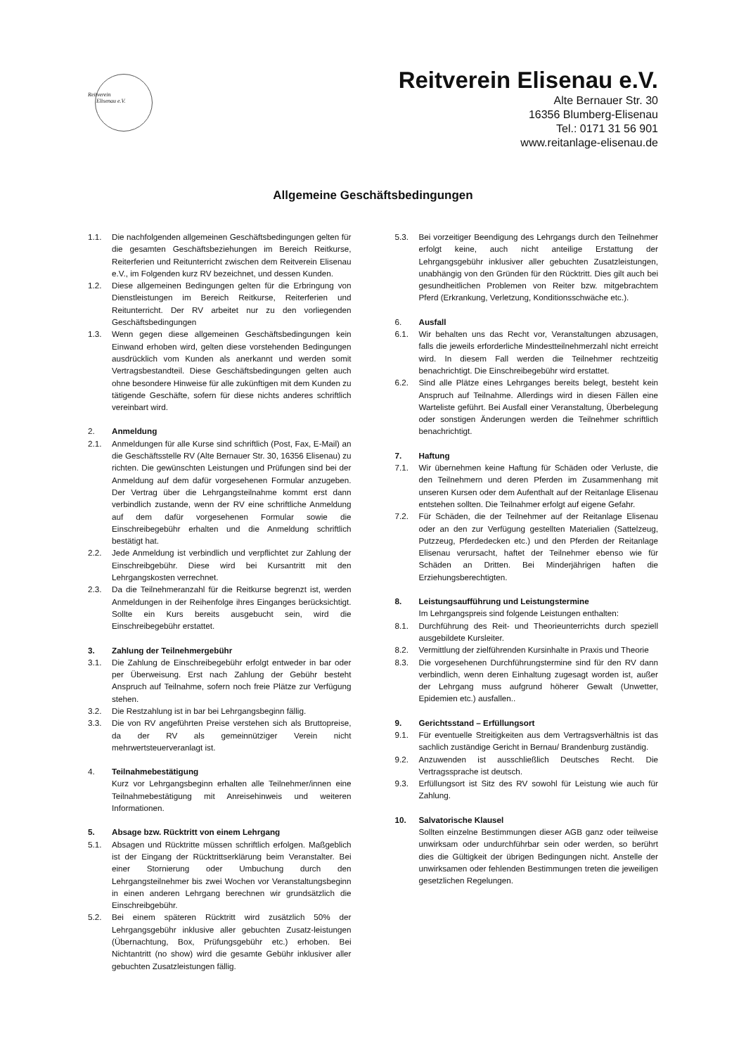Reitverein
Elisenau e.V.
Reitverein Elisenau e.V.
Alte Bernauer Str. 30
16356 Blumberg-Elisenau
Tel.: 0171 31 56 901
www.reitanlage-elisenau.de
Allgemeine Geschäftsbedingungen
1.1. Die nachfolgenden allgemeinen Geschäftsbedingungen gelten für die gesamten Geschäftsbeziehungen im Bereich Reitkurse, Reiterferien und Reitunterricht zwischen dem Reitverein Elisenau e.V., im Folgenden kurz RV bezeichnet, und dessen Kunden.
1.2. Diese allgemeinen Bedingungen gelten für die Erbringung von Dienstleistungen im Bereich Reitkurse, Reiterferien und Reitunterricht. Der RV arbeitet nur zu den vorliegenden Geschäftsbedingungen
1.3. Wenn gegen diese allgemeinen Geschäftsbedingungen kein Einwand erhoben wird, gelten diese vorstehenden Bedingungen ausdrücklich vom Kunden als anerkannt und werden somit Vertragsbestandteil. Diese Geschäftsbedingungen gelten auch ohne besondere Hinweise für alle zukünftigen mit dem Kunden zu tätigende Geschäfte, sofern für diese nichts anderes schriftlich vereinbart wird.
2. Anmeldung
2.1. Anmeldungen für alle Kurse sind schriftlich (Post, Fax, E-Mail) an die Geschäftsstelle RV (Alte Bernauer Str. 30, 16356 Elisenau) zu richten. Die gewünschten Leistungen und Prüfungen sind bei der Anmeldung auf dem dafür vorgesehenen Formular anzugeben. Der Vertrag über die Lehrgangsteilnahme kommt erst dann verbindlich zustande, wenn der RV eine schriftliche Anmeldung auf dem dafür vorgesehenen Formular sowie die Einschreibegebühr erhalten und die Anmeldung schriftlich bestätigt hat.
2.2. Jede Anmeldung ist verbindlich und verpflichtet zur Zahlung der Einschreibgebühr. Diese wird bei Kursantritt mit den Lehrgangskosten verrechnet.
2.3. Da die Teilnehmeranzahl für die Reitkurse begrenzt ist, werden Anmeldungen in der Reihenfolge ihres Einganges berücksichtigt. Sollte ein Kurs bereits ausgebucht sein, wird die Einschreibegebühr erstattet.
3. Zahlung der Teilnehmergebühr
3.1. Die Zahlung de Einschreibegebühr erfolgt entweder in bar oder per Überweisung. Erst nach Zahlung der Gebühr besteht Anspruch auf Teilnahme, sofern noch freie Plätze zur Verfügung stehen.
3.2. Die Restzahlung ist in bar bei Lehrgangsbeginn fällig.
3.3. Die von RV angeführten Preise verstehen sich als Bruttopreise, da der RV als gemeinnütziger Verein nicht mehrwertsteuerveranlagt ist.
4. Teilnahmebestätigung
Kurz vor Lehrgangsbeginn erhalten alle Teilnehmer/innen eine Teilnahmebestätigung mit Anreisehinweis und weiteren Informationen.
5. Absage bzw. Rücktritt von einem Lehrgang
5.1. Absagen und Rücktritte müssen schriftlich erfolgen. Maßgeblich ist der Eingang der Rücktrittserklärung beim Veranstalter. Bei einer Stornierung oder Umbuchung durch den Lehrgangsteilnehmer bis zwei Wochen vor Veranstaltungsbeginn in einen anderen Lehrgang berechnen wir grundsätzlich die Einschreibgebühr.
5.2. Bei einem späteren Rücktritt wird zusätzlich 50% der Lehrgangsgebühr inklusive aller gebuchten Zusatz-leistungen (Übernachtung, Box, Prüfungsgebühr etc.) erhoben. Bei Nichtantritt (no show) wird die gesamte Gebühr inklusiver aller gebuchten Zusatzleistungen fällig.
5.3. Bei vorzeitiger Beendigung des Lehrgangs durch den Teilnehmer erfolgt keine, auch nicht anteilige Erstattung der Lehrgangsgebühr inklusiver aller gebuchten Zusatzleistungen, unabhängig von den Gründen für den Rücktritt. Dies gilt auch bei gesundheitlichen Problemen von Reiter bzw. mitgebrachtem Pferd (Erkrankung, Verletzung, Konditionsschwäche etc.).
6. Ausfall
6.1. Wir behalten uns das Recht vor, Veranstaltungen abzusagen, falls die jeweils erforderliche Mindestteilnehmerzahl nicht erreicht wird. In diesem Fall werden die Teilnehmer rechtzeitig benachrichtigt. Die Einschreibegebühr wird erstattet.
6.2. Sind alle Plätze eines Lehrganges bereits belegt, besteht kein Anspruch auf Teilnahme. Allerdings wird in diesen Fällen eine Warteliste geführt. Bei Ausfall einer Veranstaltung, Überbelegung oder sonstigen Änderungen werden die Teilnehmer schriftlich benachrichtigt.
7. Haftung
7.1. Wir übernehmen keine Haftung für Schäden oder Verluste, die den Teilnehmern und deren Pferden im Zusammenhang mit unseren Kursen oder dem Aufenthalt auf der Reitanlage Elisenau entstehen sollten. Die Teilnahmer erfolgt auf eigene Gefahr.
7.2. Für Schäden, die der Teilnehmer auf der Reitanlage Elisenau oder an den zur Verfügung gestellten Materialien (Sattelzeug, Putzzeug, Pferdedecken etc.) und den Pferden der Reitanlage Elisenau verursacht, haftet der Teilnehmer ebenso wie für Schäden an Dritten. Bei Minderjährigen haften die Erziehungsberechtigten.
8. Leistungsaufführung und Leistungstermine
Im Lehrgangspreis sind folgende Leistungen enthalten:
8.1. Durchführung des Reit- und Theorieunterrichts durch speziell ausgebildete Kursleiter.
8.2. Vermittlung der zielführenden Kursinhalte in Praxis und Theorie
8.3. Die vorgesehenen Durchführungstermine sind für den RV dann verbindlich, wenn deren Einhaltung zugesagt worden ist, außer der Lehrgang muss aufgrund höherer Gewalt (Unwetter, Epidemien etc.) ausfallen..
9. Gerichtsstand – Erfüllungsort
9.1. Für eventuelle Streitigkeiten aus dem Vertragsverhältnis ist das sachlich zuständige Gericht in Bernau/ Brandenburg zuständig.
9.2. Anzuwenden ist ausschließlich Deutsches Recht. Die Vertragssprache ist deutsch.
9.3. Erfüllungsort ist Sitz des RV sowohl für Leistung wie auch für Zahlung.
10. Salvatorische Klausel
Sollten einzelne Bestimmungen dieser AGB ganz oder teilweise unwirksam oder undurchführbar sein oder werden, so berührt dies die Gültigkeit der übrigen Bedingungen nicht. Anstelle der unwirksamen oder fehlenden Bestimmungen treten die jeweiligen gesetzlichen Regelungen.